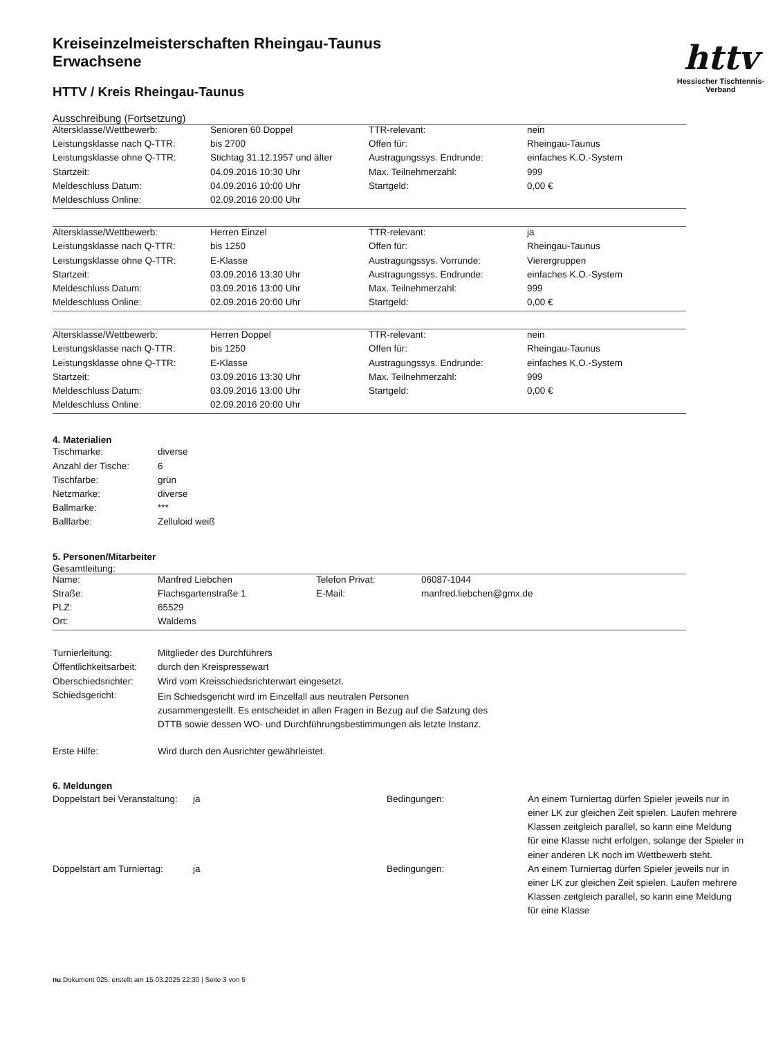httv
Hessischer Tischtennis-Verband
Kreiseinzelmeisterschaften Rheingau-Taunus
Erwachsene
HTTV / Kreis Rheingau-Taunus
Ausschreibung (Fortsetzung)
| Altersklasse/Wettbewerb: | Senioren 60 Doppel | TTR-relevant: | nein |
| Leistungsklasse nach Q-TTR: | bis 2700 | Offen für: | Rheingau-Taunus |
| Leistungsklasse ohne Q-TTR: | Stichtag 31.12.1957 und älter | Austragungssys. Endrunde: | einfaches K.O.-System |
| Startzeit: | 04.09.2016 10:30 Uhr | Max. Teilnehmerzahl: | 999 |
| Meldeschluss Datum: | 04.09.2016 10:00 Uhr | Startgeld: | 0,00 € |
| Meldeschluss Online: | 02.09.2016 20:00 Uhr | | |
| Altersklasse/Wettbewerb: | Herren Einzel | TTR-relevant: | ja |
| Leistungsklasse nach Q-TTR: | bis 1250 | Offen für: | Rheingau-Taunus |
| Leistungsklasse ohne Q-TTR: | E-Klasse | Austragungssys. Vorrunde: | Vierergruppen |
| Startzeit: | 03.09.2016 13:30 Uhr | Austragungssys. Endrunde: | einfaches K.O.-System |
| Meldeschluss Datum: | 03.09.2016 13:00 Uhr | Max. Teilnehmerzahl: | 999 |
| Meldeschluss Online: | 02.09.2016 20:00 Uhr | Startgeld: | 0,00 € |
| Altersklasse/Wettbewerb: | Herren Doppel | TTR-relevant: | nein |
| Leistungsklasse nach Q-TTR: | bis 1250 | Offen für: | Rheingau-Taunus |
| Leistungsklasse ohne Q-TTR: | E-Klasse | Austragungssys. Endrunde: | einfaches K.O.-System |
| Startzeit: | 03.09.2016 13:30 Uhr | Max. Teilnehmerzahl: | 999 |
| Meldeschluss Datum: | 03.09.2016 13:00 Uhr | Startgeld: | 0,00 € |
| Meldeschluss Online: | 02.09.2016 20:00 Uhr | | |
4. Materialien
| Tischmarke: | diverse |
| Anzahl der Tische: | 6 |
| Tischfarbe: | grün |
| Netzmarke: | diverse |
| Ballmarke: | *** |
| Ballfarbe: | Zelluloid weiß |
5. Personen/Mitarbeiter
Gesamtleitung:
| Name: | Manfred Liebchen | Telefon Privat: | 06087-1044 |
| Straße: | Flachsgartenstraße 1 | E-Mail: | manfred.liebchen@gmx.de |
| PLZ: | 65529 | | |
| Ort: | Waldems | | |
| Turnierleitung: | Mitglieder des Durchführers |
| Öffentlichkeitsarbeit: | durch den Kreispressewart |
| Oberschiedsrichter: | Wird vom Kreisschiedsrichterwart eingesetzt. |
| Schiedsgericht: | Ein Schiedsgericht wird im Einzelfall aus neutralen Personen zusammengestellt. Es entscheidet in allen Fragen in Bezug auf die Satzung des DTTB sowie dessen WO- und Durchführungsbestimmungen als letzte Instanz. |
| Erste Hilfe: | Wird durch den Ausrichter gewährleistet. |
6. Meldungen
| Doppelstart bei Veranstaltung: | ja | Bedingungen: | An einem Turniertag dürfen Spieler jeweils nur in einer LK zur gleichen Zeit spielen. Laufen mehrere Klassen zeitgleich parallel, so kann eine Meldung für eine Klasse nicht erfolgen, solange der Spieler in einer anderen LK noch im Wettbewerb steht. |
| Doppelstart am Turniertag: | ja | Bedingungen: | An einem Turniertag dürfen Spieler jeweils nur in einer LK zur gleichen Zeit spielen. Laufen mehrere Klassen zeitgleich parallel, so kann eine Meldung für eine Klasse |
nu.Dokument 025, erstellt am 15.03.2025 22:30 | Seite 3 von 5